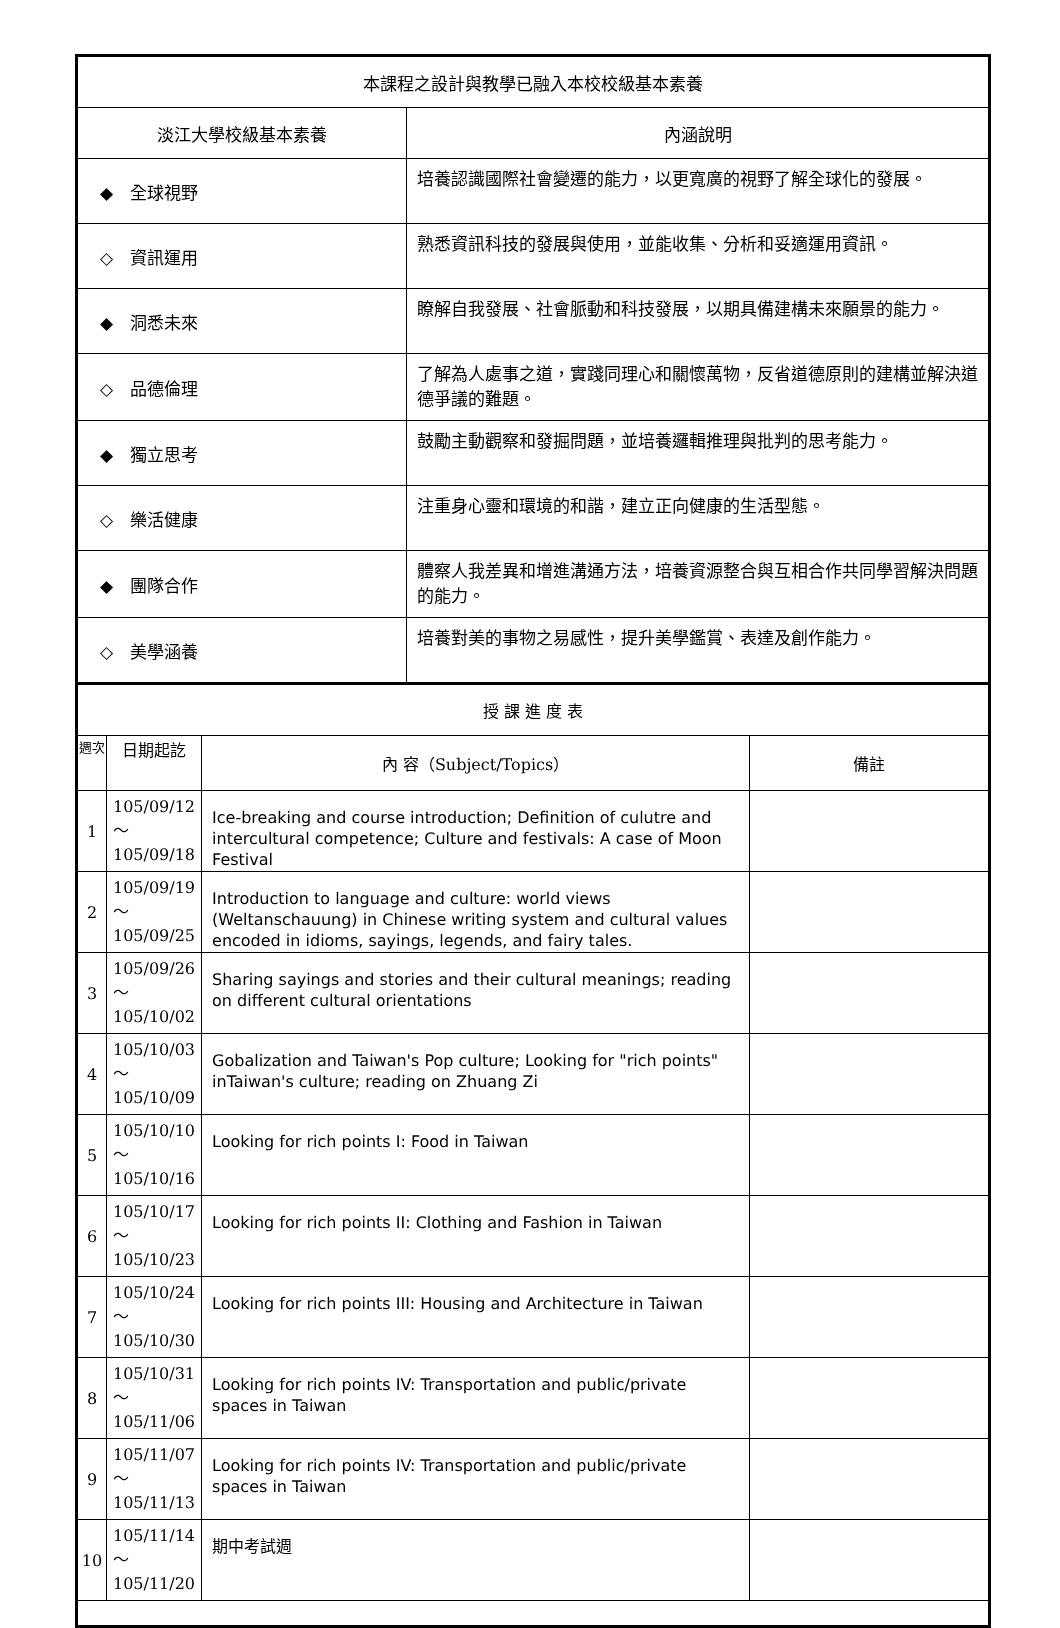| 本課程之設計與教學已融入本校校級基本素養 | |
| 淡江大學校級基本素養 | 內涵說明 |
| ◆ 全球視野 | 培養認識國際社會變遷的能力，以更寬廣的視野了解全球化的發展。 |
| ◇ 資訊運用 | 熟悉資訊科技的發展與使用，並能收集、分析和妥適運用資訊。 |
| ◆ 洞悉未來 | 瞭解自我發展、社會脈動和科技發展，以期具備建構未來願景的能力。 |
| ◇ 品德倫理 | 了解為人處事之道，實踐同理心和關懷萬物，反省道德原則的建構並解決道德爭議的難題。 |
| ◆ 獨立思考 | 鼓勵主動觀察和發掘問題，並培養邏輯推理與批判的思考能力。 |
| ◇ 樂活健康 | 注重身心靈和環境的和諧，建立正向健康的生活型態。 |
| ◆ 團隊合作 | 體察人我差異和增進溝通方法，培養資源整合與互相合作共同學習解決問題的能力。 |
| ◇ 美學涵養 | 培養對美的事物之易感性，提升美學鑑賞、表達及創作能力。 |
| 授 課 進 度 表 | | | |
| 週次 | 日期起訖 | 內 容（Subject/Topics） | 備註 |
| 1 | 105/09/12～ 105/09/18 | Ice-breaking and course introduction; Definition of culutre and intercultural competence; Culture and festivals: A case of Moon Festival | |
| 2 | 105/09/19～ 105/09/25 | Introduction to language and culture: world views (Weltanschauung) in Chinese writing system and cultural values encoded in idioms, sayings, legends, and fairy tales. | |
| 3 | 105/09/26～ 105/10/02 | Sharing sayings and stories and their cultural meanings; reading on different cultural orientations | |
| 4 | 105/10/03～ 105/10/09 | Gobalization and Taiwan's Pop culture; Looking for "rich points" inTaiwan's culture; reading on Zhuang Zi | |
| 5 | 105/10/10～ 105/10/16 | Looking for rich points I: Food in Taiwan | |
| 6 | 105/10/17～ 105/10/23 | Looking for rich points II: Clothing and Fashion in Taiwan | |
| 7 | 105/10/24～ 105/10/30 | Looking for rich points III: Housing and Architecture in Taiwan | |
| 8 | 105/10/31～ 105/11/06 | Looking for rich points IV: Transportation and public/private spaces in Taiwan | |
| 9 | 105/11/07～ 105/11/13 | Looking for rich points IV: Transportation and public/private spaces in Taiwan | |
| 10 | 105/11/14～ 105/11/20 | 期中考試週 | |